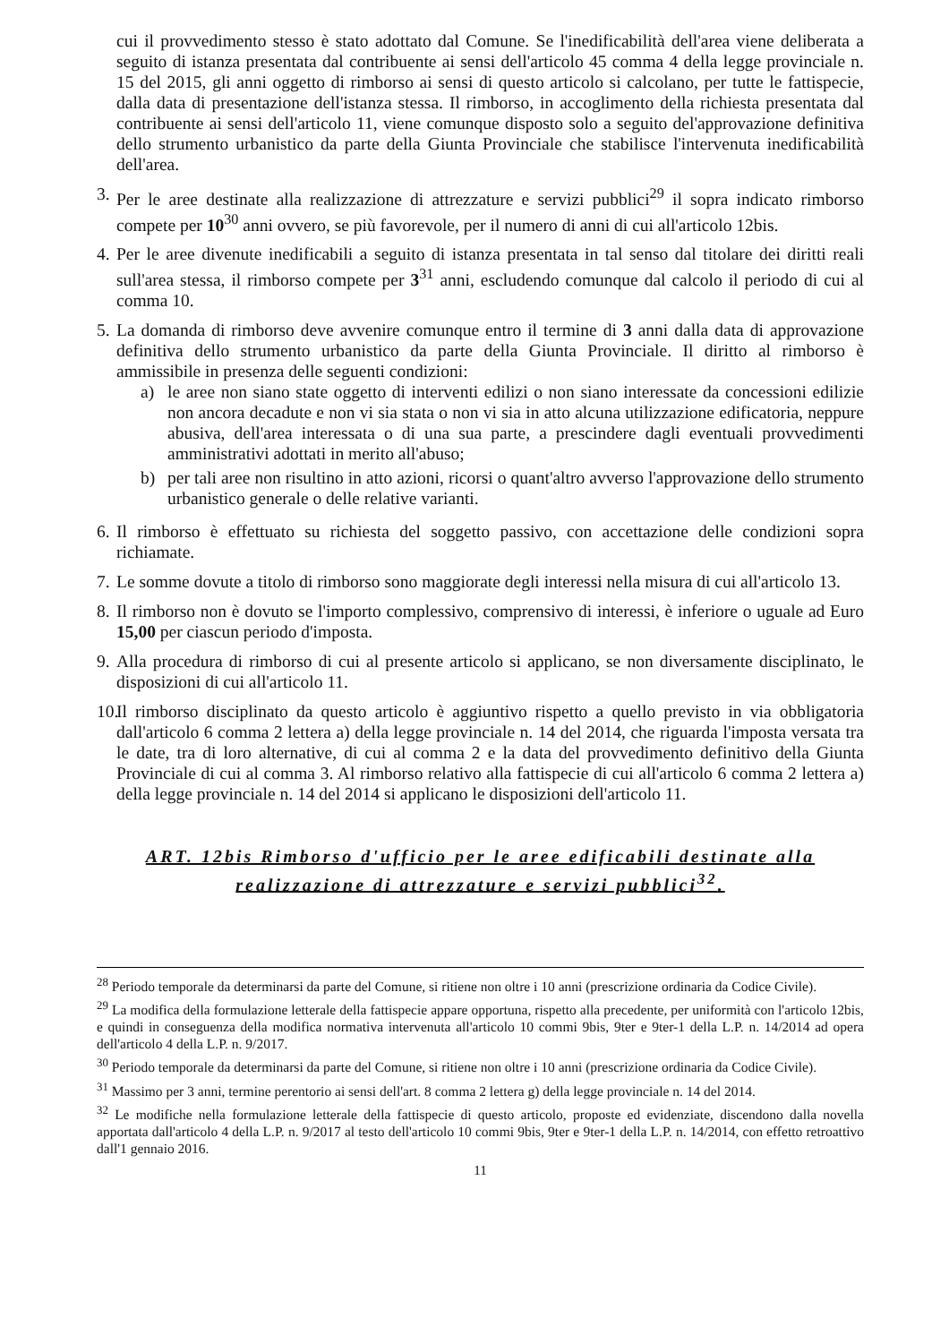cui il provvedimento stesso è stato adottato dal Comune. Se l'inedificabilità dell'area viene deliberata a seguito di istanza presentata dal contribuente ai sensi dell'articolo 45 comma 4 della legge provinciale n. 15 del 2015, gli anni oggetto di rimborso ai sensi di questo articolo si calcolano, per tutte le fattispecie, dalla data di presentazione dell'istanza stessa. Il rimborso, in accoglimento della richiesta presentata dal contribuente ai sensi dell'articolo 11, viene comunque disposto solo a seguito del'approvazione definitiva dello strumento urbanistico da parte della Giunta Provinciale che stabilisce l'intervenuta inedificabilità dell'area.
3.
Per le aree destinate alla realizzazione di attrezzature e servizi pubblici<sup>29</sup> il sopra indicato rimborso compete per 10<sup>30</sup> anni ovvero, se più favorevole, per il numero di anni di cui all'articolo 12bis.
4.
Per le aree divenute inedificabili a seguito di istanza presentata in tal senso dal titolare dei diritti reali sull'area stessa, il rimborso compete per 3<sup>31</sup> anni, escludendo comunque dal calcolo il periodo di cui al comma 10.
5.
La domanda di rimborso deve avvenire comunque entro il termine di 3 anni dalla data di approvazione definitiva dello strumento urbanistico da parte della Giunta Provinciale. Il diritto al rimborso è ammissibile in presenza delle seguenti condizioni:
a) le aree non siano state oggetto di interventi edilizi o non siano interessate da concessioni edilizie non ancora decadute e non vi sia stata o non vi sia in atto alcuna utilizzazione edificatoria, neppure abusiva, dell'area interessata o di una sua parte, a prescindere dagli eventuali provvedimenti amministrativi adottati in merito all'abuso;
b) per tali aree non risultino in atto azioni, ricorsi o quant'altro avverso l'approvazione dello strumento urbanistico generale o delle relative varianti.
6.
Il rimborso è effettuato su richiesta del soggetto passivo, con accettazione delle condizioni sopra richiamate.
7.
Le somme dovute a titolo di rimborso sono maggiorate degli interessi nella misura di cui all'articolo 13.
8.
Il rimborso non è dovuto se l'importo complessivo, comprensivo di interessi, è inferiore o uguale ad Euro 15,00 per ciascun periodo d'imposta.
9.
Alla procedura di rimborso di cui al presente articolo si applicano, se non diversamente disciplinato, le disposizioni di cui all'articolo 11.
10.
Il rimborso disciplinato da questo articolo è aggiuntivo rispetto a quello previsto in via obbligatoria dall'articolo 6 comma 2 lettera a) della legge provinciale n. 14 del 2014, che riguarda l'imposta versata tra le date, tra di loro alternative, di cui al comma 2 e la data del provvedimento definitivo della Giunta Provinciale di cui al comma 3. Al rimborso relativo alla fattispecie di cui all'articolo 6 comma 2 lettera a) della legge provinciale n. 14 del 2014 si applicano le disposizioni dell'articolo 11.
ART. 12bis Rimborso d'ufficio per le aree edificabili destinate alla realizzazione di attrezzature e servizi pubblici<sup>32</sup>.
<sup>28</sup> Periodo temporale da determinarsi da parte del Comune, si ritiene non oltre i 10 anni (prescrizione ordinaria da Codice Civile).
<sup>29</sup> La modifica della formulazione letterale della fattispecie appare opportuna, rispetto alla precedente, per uniformità con l'articolo 12bis, e quindi in conseguenza della modifica normativa intervenuta all'articolo 10 commi 9bis, 9ter e 9ter-1 della L.P. n. 14/2014 ad opera dell'articolo 4 della L.P. n. 9/2017.
<sup>30</sup> Periodo temporale da determinarsi da parte del Comune, si ritiene non oltre i 10 anni (prescrizione ordinaria da Codice Civile).
<sup>31</sup> Massimo per 3 anni, termine perentorio ai sensi dell'art. 8 comma 2 lettera g) della legge provinciale n. 14 del 2014.
<sup>32</sup> Le modifiche nella formulazione letterale della fattispecie di questo articolo, proposte ed evidenziate, discendono dalla novella apportata dall'articolo 4 della L.P. n. 9/2017 al testo dell'articolo 10 commi 9bis, 9ter e 9ter-1 della L.P. n. 14/2014, con effetto retroattivo dall'1 gennaio 2016.
11